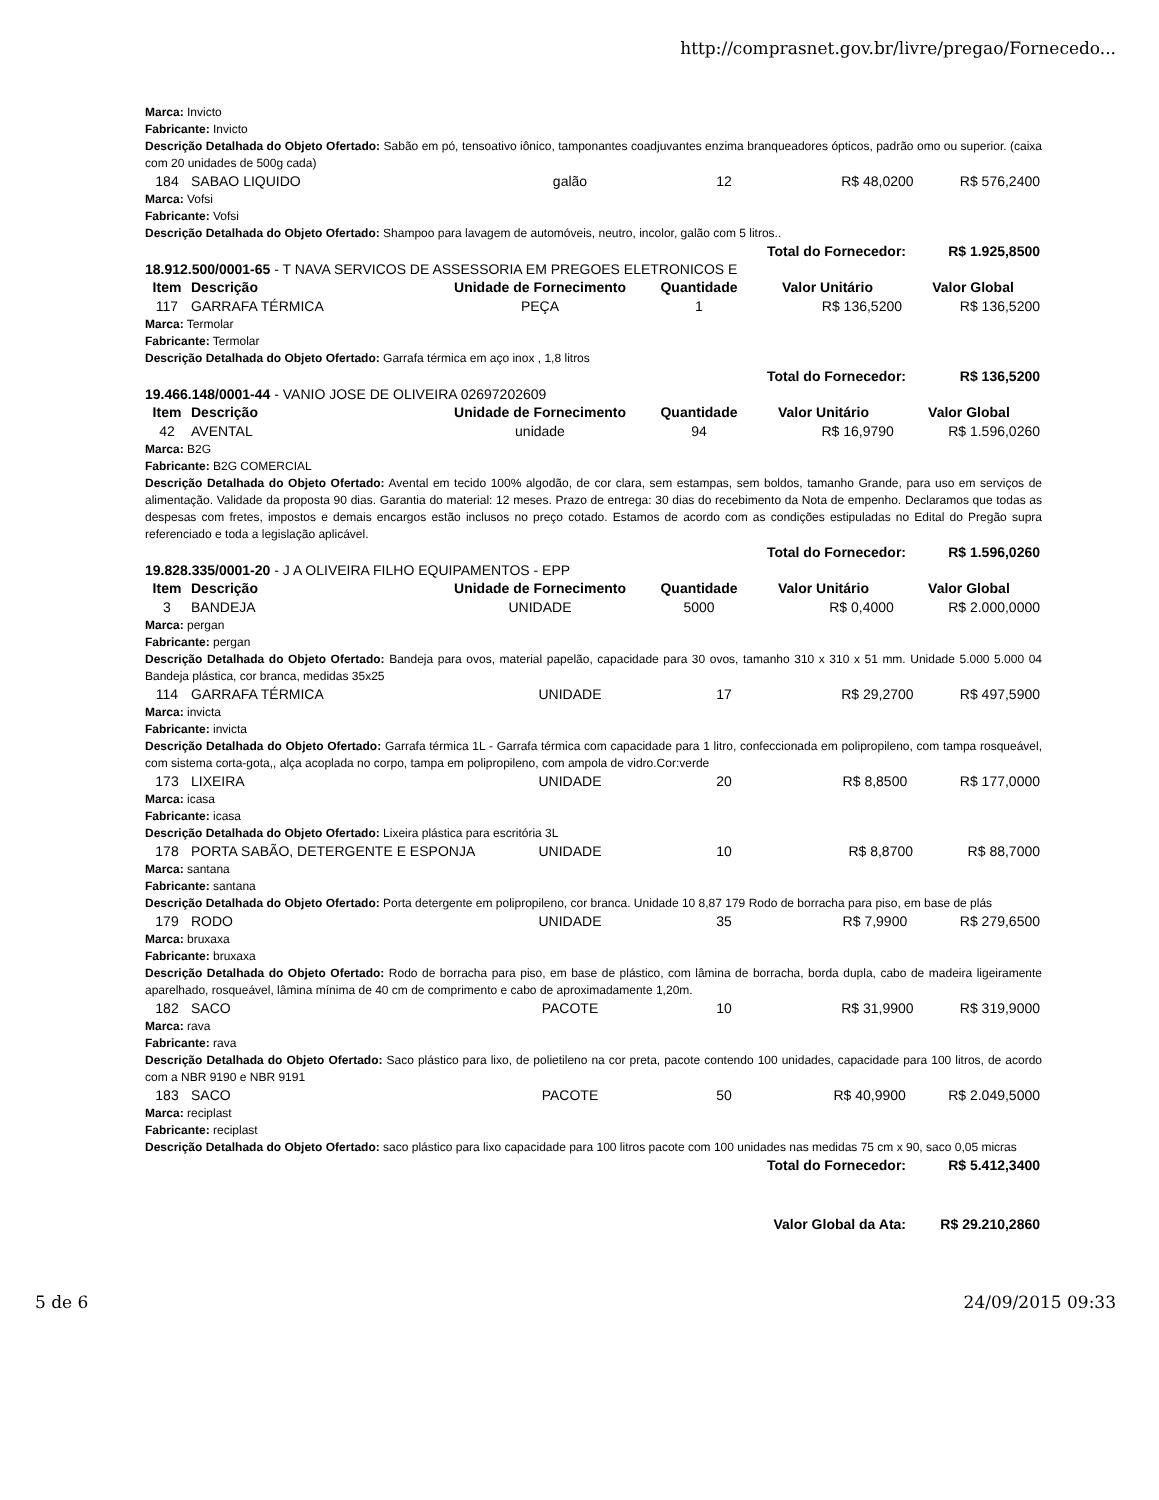http://comprasnet.gov.br/livre/pregao/Fornecedo...
Marca: Invicto
Fabricante: Invicto
Descrição Detalhada do Objeto Ofertado: Sabão em pó, tensoativo iônico, tamponantes coadjuvantes enzima branqueadores ópticos, padrão omo ou superior. (caixa com 20 unidades de 500g cada)
| 184 | SABAO LIQUIDO | galão | 12 | R$ 48,0200 | R$ 576,2400 |
Marca: Vofsi
Fabricante: Vofsi
Descrição Detalhada do Objeto Ofertado: Shampoo para lavagem de automóveis, neutro, incolor, galão com 5 litros..
| Total do Fornecedor: | R$ 1.925,8500 |
| --- | --- |
18.912.500/0001-65 - T NAVA SERVICOS DE ASSESSORIA EM PREGOES ELETRONICOS E
| Item | Descrição | Unidade de Fornecimento | Quantidade | Valor Unitário | Valor Global |
| --- | --- | --- | --- | --- | --- |
| 117 | GARRAFA TÉRMICA | PEÇA | 1 | R$ 136,5200 | R$ 136,5200 |
Marca: Termolar
Fabricante: Termolar
Descrição Detalhada do Objeto Ofertado: Garrafa térmica em aço inox , 1,8 litros
| Total do Fornecedor: | R$ 136,5200 |
| --- | --- |
19.466.148/0001-44 - VANIO JOSE DE OLIVEIRA 02697202609
| Item | Descrição | Unidade de Fornecimento | Quantidade | Valor Unitário | Valor Global |
| --- | --- | --- | --- | --- | --- |
| 42 | AVENTAL | unidade | 94 | R$ 16,9790 | R$ 1.596,0260 |
Marca: B2G
Fabricante: B2G COMERCIAL
Descrição Detalhada do Objeto Ofertado: Avental em tecido 100% algodão, de cor clara, sem estampas, sem boldos, tamanho Grande, para uso em serviços de alimentação. Validade da proposta 90 dias. Garantia do material: 12 meses. Prazo de entrega: 30 dias do recebimento da Nota de empenho. Declaramos que todas as despesas com fretes, impostos e demais encargos estão inclusos no preço cotado. Estamos de acordo com as condições estipuladas no Edital do Pregão supra referenciado e toda a legislação aplicável.
| Total do Fornecedor: | R$ 1.596,0260 |
| --- | --- |
19.828.335/0001-20 - J A OLIVEIRA FILHO EQUIPAMENTOS - EPP
| Item | Descrição | Unidade de Fornecimento | Quantidade | Valor Unitário | Valor Global |
| --- | --- | --- | --- | --- | --- |
| 3 | BANDEJA | UNIDADE | 5000 | R$ 0,4000 | R$ 2.000,0000 |
Marca: pergan
Fabricante: pergan
Descrição Detalhada do Objeto Ofertado: Bandeja para ovos, material papelão, capacidade para 30 ovos, tamanho 310 x 310 x 51 mm. Unidade 5.000 5.000 04 Bandeja plástica, cor branca, medidas 35x25
| 114 | GARRAFA TÉRMICA | UNIDADE | 17 | R$ 29,2700 | R$ 497,5900 |
Marca: invicta
Fabricante: invicta
Descrição Detalhada do Objeto Ofertado: Garrafa térmica 1L - Garrafa térmica com capacidade para 1 litro, confeccionada em polipropileno, com tampa rosqueável, com sistema corta-gota,, alça acoplada no corpo, tampa em polipropileno, com ampola de vidro.Cor:verde
| 173 | LIXEIRA | UNIDADE | 20 | R$ 8,8500 | R$ 177,0000 |
Marca: icasa
Fabricante: icasa
Descrição Detalhada do Objeto Ofertado: Lixeira plástica para escritória 3L
| 178 | PORTA SABÃO, DETERGENTE E ESPONJA | UNIDADE | 10 | R$ 8,8700 | R$ 88,7000 |
Marca: santana
Fabricante: santana
Descrição Detalhada do Objeto Ofertado: Porta detergente em polipropileno, cor branca. Unidade 10 8,87 179 Rodo de borracha para piso, em base de plás
| 179 | RODO | UNIDADE | 35 | R$ 7,9900 | R$ 279,6500 |
Marca: bruxaxa
Fabricante: bruxaxa
Descrição Detalhada do Objeto Ofertado: Rodo de borracha para piso, em base de plástico, com lâmina de borracha, borda dupla, cabo de madeira ligeiramente aparelhado, rosqueável, lâmina mínima de 40 cm de comprimento e cabo de aproximadamente 1,20m.
| 182 | SACO | PACOTE | 10 | R$ 31,9900 | R$ 319,9000 |
Marca: rava
Fabricante: rava
Descrição Detalhada do Objeto Ofertado: Saco plástico para lixo, de polietileno na cor preta, pacote contendo 100 unidades, capacidade para 100 litros, de acordo com a NBR 9190 e NBR 9191
| 183 | SACO | PACOTE | 50 | R$ 40,9900 | R$ 2.049,5000 |
Marca: reciplast
Fabricante: reciplast
Descrição Detalhada do Objeto Ofertado: saco plástico para lixo capacidade para 100 litros pacote com 100 unidades nas medidas 75 cm x 90, saco 0,05 micras
| Total do Fornecedor: | R$ 5.412,3400 |
| --- | --- |
| Valor Global da Ata: | R$ 29.210,2860 |
| --- | --- |
5 de 6 24/09/2015 09:33